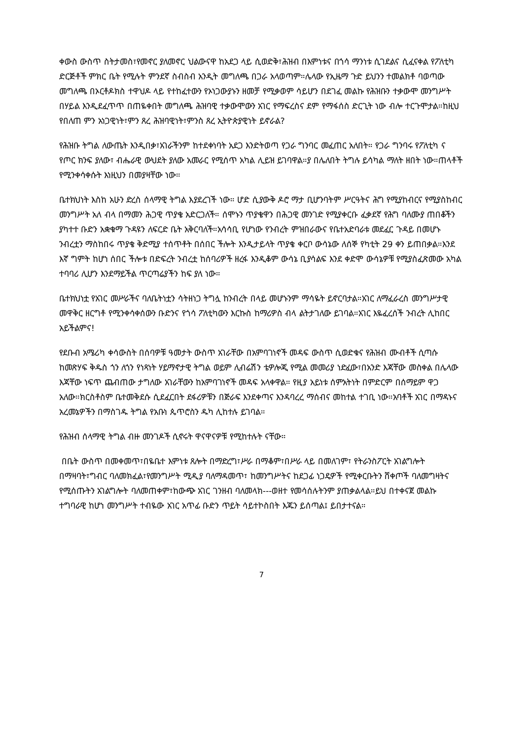ቀውስ ውስጥ ስትታመስ፣የመኖር ያለመኖር ህልውናዋ ከአደጋ ላይ ሲወድቅ፣ሕዝብ በእምነቱና በጎሳ ማንነቱ ሲገደልና ሲፈናቀል የፖለቲካ ድርጅቶች ምክር ቤት የሚሉት ምንደኛ ስብስብ አንዲት መግለጫ በጋራ አላወጣም።ሌላው የኢዜማ ጉድ ይህንን ተመልክቶ ባወጣው መግለጫ በኦርቶዶክስ ተዋህዶ ላይ የተከፈተውን የኦነጋውያኑን ዘመቻ የሚቃወም ሳይሆን በደገፈ መልኩ የሕዝቡን ተቃውሞ መንግሥት በሃይል እንዲደፈጥጥ በጠዬቀበት መግለጫ ሕዝባዊ ተቃውሞውን አገር የማፍረስና ደም የማፋሰስ ድርጊት ነው ብሎ ተርጉሞታል።ከዚህ የበለጠ ምን አነጋዊነት፣ምን ጸረ ሕዝባዊነት፣ምንስ ጸረ ኢትዮጵያዊነት ይኖራል?
የሕዝቡ ትግል ለውጤት እንዲበቃ፣አገራችንም ከተደቀነባት አደጋ እንድትወጣ የጋራ ግንባር መፈጠር አለበት። የጋራ ግንባሩ የፖለቲካ ና የጦር ክንፍ ያለው፣ ብሔራዊ ውህደት ያለው አመራር የሚሰጥ አካል ሊይዝ ይገባዋል።ያ በሌለበት ትግሉ ይሳካል ማለት ዘበት ነው።ጠላቶች የሚንቀሳቀሱት እነዚህን በመያዛቸው ነው።
ቤተክህነት እስከ አሁን ድረስ ሰላማዊ ትግል እያደረገች ነው። ሆድ ሲያውቅ ዶሮ ማታ ቢሆንባትም ሥርዓትና ሕግ የሚያከብርና የሚያስከብር መንግሥት አለ ብላ በማመን ሕጋዊ ጥያቄ አድርጋለች። ሰሞኑን ጥያቄዋን በሕጋዊ መንገድ የሚያቀርቡ ፈቃደኛ የሕግ ባለሙያ ጠበቆችን ያካተተ ቡድን አቋቁማ ጉዳዩን ለፍርድ ቤት አቅርባለች።አሳሳቢ የሆነው የንብረት ምዝበራውና የቤተአድባራቱ መደፈር ጉዳይ በመሆኑ ንብረቷን ማስከበሩ ጥያቄ ቅድሚያ ተሰጥቶት በሰበር ችሎት እንዲታይላት ጥያቄ ቀርቦ ውሳኔው ለሰኞ የካቲት 29 ቀን ይጠበቃል።እንደ እኛ ግምት ከሆነ ሰበር ችሎቱ በድፍረት ንብረቷ ከሰባሪዎች ዘረፋ እንዲቆም ውሳኔ ቢያሳልፍ እንደ ቀድሞ ውሳኔዎቹ የሚያስፈጽመው አካል ተባባሪ ሊሆን እንደማይችል ጥርጣሬያችን ከፍ ያለ ነው።
ቤተክህነቷ የአገር መሥራችና ባለቤትነቷን ሳትዘነጋ ትግሏ ከንብረት በላይ መሆኑንም ማሳዬት ይኖርባታል።አገር ለማፈራረስ መንግሥታዊ መዋቅር ዘርግቶ የሚንቀሳቀሰውን ቡድንና የጎሳ ፖለቲካውን እርኩስ ከማሪዎስ ብላ ልትታገለው ይገባል።አገር እዬፈረሰች ንብረት ሊከበር አይችልምና!
የደቡብ አሜሪካ ቀሳውስት በሰባዎቹ ዓመታት ውስጥ አገራቸው በአምባገነኖች መዳፍ ውስጥ ሲወድቁና የሕዝብ ሙብቶች ሲጣሱ ከመጽሃፍ ቅዱስ ጎን ለጎን የነጻነት ሃይማኖታዊ ትግል ወይም ሊብሬሽን ቴዎሎጂ የሚል መመሪያ ነድፈው፣በአንድ እጃቸው መስቀል በሌላው እጃቸው ነፍጥ ጨብጠው ታግለው አገራቸውን ከአምባገነኖች መዳፍ አላቀዋል። የዚያ አይነቱ ሰምአትነት በምድርም በሰማይም ዋጋ አለው።ክርስቶስም ቤተመቅደሱ ሲደፈርበት ደፋሪዎቹን በጅራፍ እንደቀጣና እንዳባረረ ማሰብና መከተል ተገቢ ነው።አባቶች አገር በማዳኑና አረመኔዎችን በማስገዱ ትግል የአቡነ ጴጥሮስን ዱካ ሊከተሉ ይገባል።
የሕዝብ ሰላማዊ ትግል ብዙ መንገዶች ሲኖሩት ዋናዋናዎቹ የሚከተሉት ናቸው።
በቤት ውስጥ በመቀመጥ፣በዬቤተ እምነቱ ጸሎት በማድረግ፣ሥራ በማቆም፣በሥራ ላይ በመለገም፣ የትራንስፖርት አገልግሎት በማዛባት፣ግብር ባለመክፈል፣የመንግሥት ሚዲያ ባለማዳመጥ፣ ከመንግሥትና ከደጋፊ ነጋዴዎች የሚቀርቡትን ሸቀጦች ባለመግዛትና የሚሰጡትን አገልግሎት ባለመጠቀም፣ከውጭ አገር ገንዘብ ባለመላክ---ወዘተ የመሳሰሉትንም ያጠቃልላል።ይህ በተቀናጀ መልኩ ተግባራዊ ከሆነ መንግሥት ተብዬው አገር አጥፊ ቡድን ጥይት ሳይተኮስበት እጁን ይሰጣል፤ ይበታተናል።
7